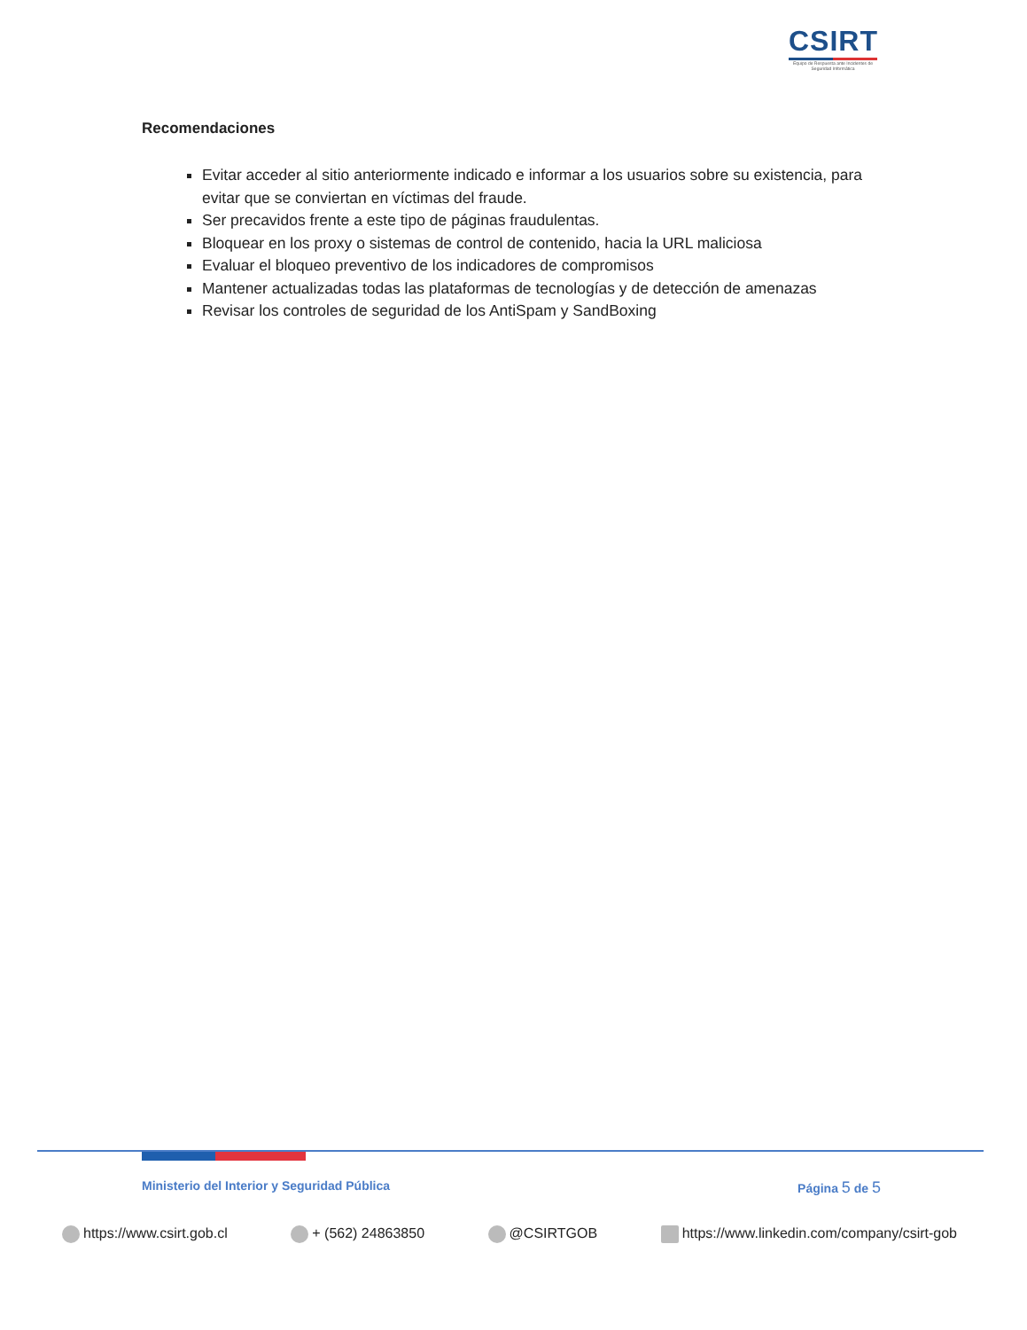CSIRT
Equipo de Respuesta ante Incidentes de Seguridad Informática
Recomendaciones
Evitar acceder al sitio anteriormente indicado e informar a los usuarios sobre su existencia, para evitar que se conviertan en víctimas del fraude.
Ser precavidos frente a este tipo de páginas fraudulentas.
Bloquear en los proxy o sistemas de control de contenido, hacia la URL maliciosa
Evaluar el bloqueo preventivo de los indicadores de compromisos
Mantener actualizadas todas las plataformas de tecnologías y de detección de amenazas
Revisar los controles de seguridad de los AntiSpam y SandBoxing
Ministerio del Interior y Seguridad Pública Página 5 de 5
https://www.csirt.gob.cl + (562) 24863850 @CSIRTGOB https://www.linkedin.com/company/csirt-gob